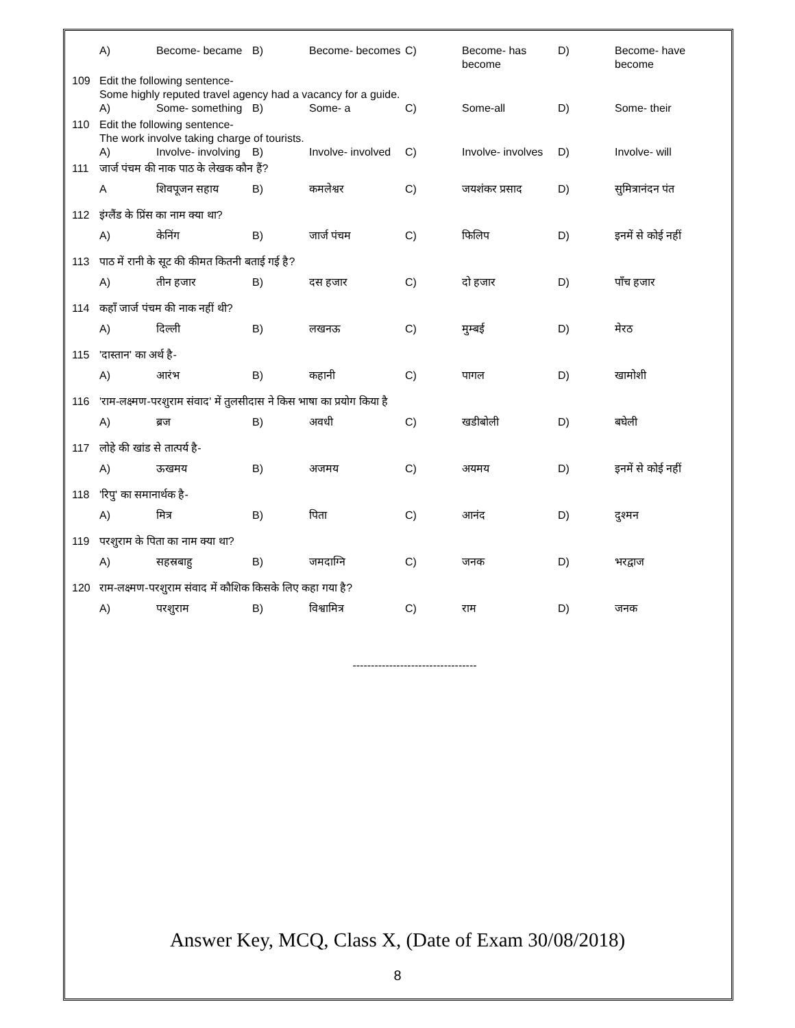| | A) | Become- became | B) | Become- becomes | C) | Become- has become | D) | Become- have become |
| 109 | Edit the following sentence- Some highly reputed travel agency had a vacancy for a guide. | | | | | | | |
| | A) | Some- something | B) | Some- a | C) | Some-all | D) | Some- their |
| 110 | Edit the following sentence- The work involve taking charge of tourists. | | | | | | | |
| | A) | Involve- involving | B) | Involve- involved | C) | Involve- involves | D) | Involve- will |
| 111 | जार्ज पंचम की नाक पाठ के लेखक कौन हैं? | | | | | | | |
| | A | शिवपूजन सहाय | B) | कमलेश्वर | C) | जयशंकर प्रसाद | D) | सुमित्रानंदन पंत |
| 112 | इंग्लैंड के प्रिंस का नाम क्या था? | | | | | | | |
| | A) | केनिंग | B) | जार्ज पंचम | C) | फिलिप | D) | इनमें से कोई नहीं |
| 113 | पाठ में रानी के सूट की कीमत कितनी बताई गई है? | | | | | | | |
| | A) | तीन हजार | B) | दस हजार | C) | दो हजार | D) | पाँच हजार |
| 114 | कहाँ जार्ज पंचम की नाक नहीं थी? | | | | | | | |
| | A) | दिल्ली | B) | लखनऊ | C) | मुम्बई | D) | मेरठ |
| 115 | 'दास्तान' का अर्थ है- | | | | | | | |
| | A) | आरंभ | B) | कहानी | C) | पागल | D) | खामोशी |
| 116 | 'राम-लक्ष्मण-परशुराम संवाद' में तुलसीदास ने किस भाषा का प्रयोग किया है | | | | | | | |
| | A) | ब्रज | B) | अवधी | C) | खडीबोली | D) | बघेली |
| 117 | लोहे की खांड से तात्पर्य है- | | | | | | | |
| | A) | ऊखमय | B) | अजमय | C) | अयमय | D) | इनमें से कोई नहीं |
| 118 | 'रिपु' का समानार्थक है- | | | | | | | |
| | A) | मित्र | B) | पिता | C) | आनंद | D) | दुश्मन |
| 119 | परशुराम के पिता का नाम क्या था? | | | | | | | |
| | A) | सहस्रबाहु | B) | जमदाग्नि | C) | जनक | D) | भरद्वाज |
| 120 | राम-लक्ष्मण-परशुराम संवाद में कौशिक किसके लिए कहा गया है? | | | | | | | |
| | A) | परशुराम | B) | विश्वामित्र | C) | राम | D) | जनक |
----------------------------------
Answer Key, MCQ, Class X, (Date of Exam 30/08/2018)
8